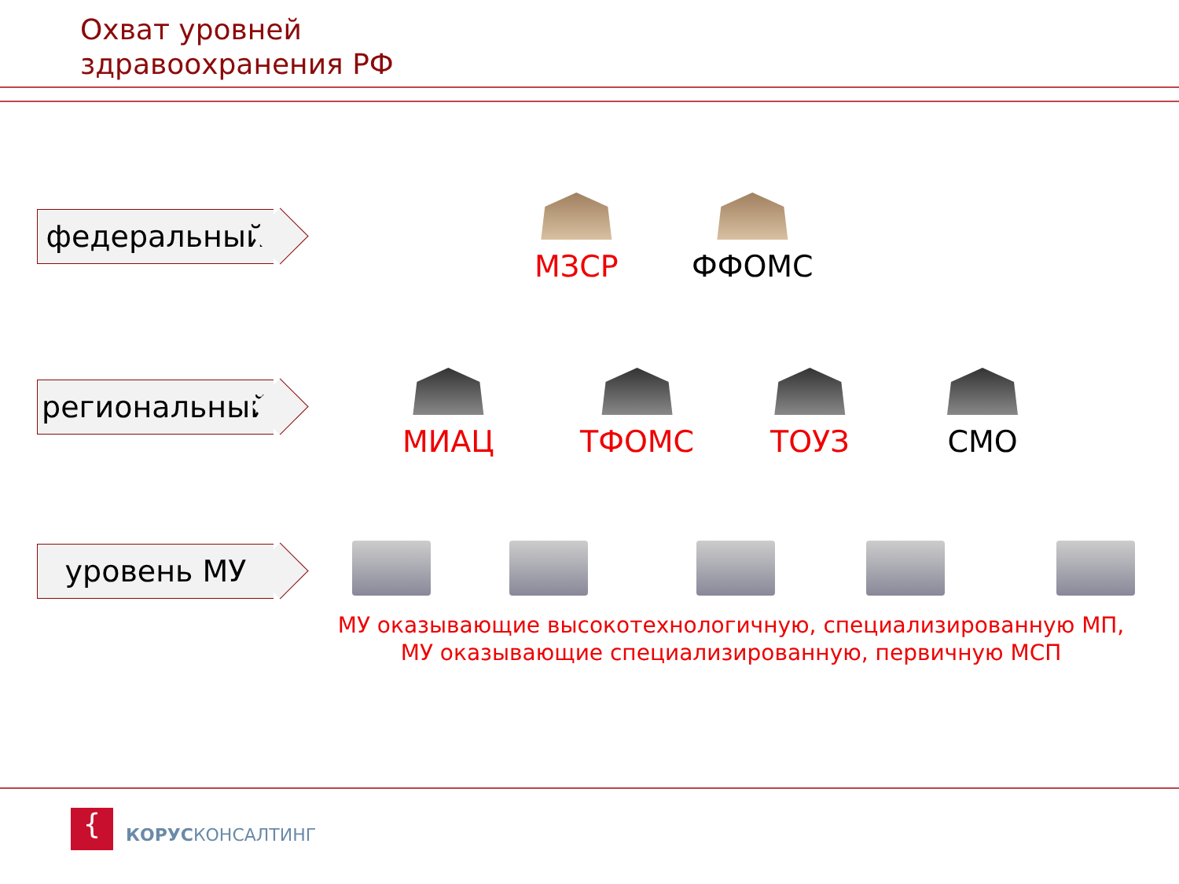Охват уровней
здравоохранения РФ
федеральный МЗСР ФФОМС
региональный МИАЦ ТФОМС ТОУЗ СМО
уровень МУ
МУ оказывающие высокотехнологичную, специализированную МП,
МУ оказывающие специализированную, первичную МСП
{ КОРУСКОНСАЛТИНГ